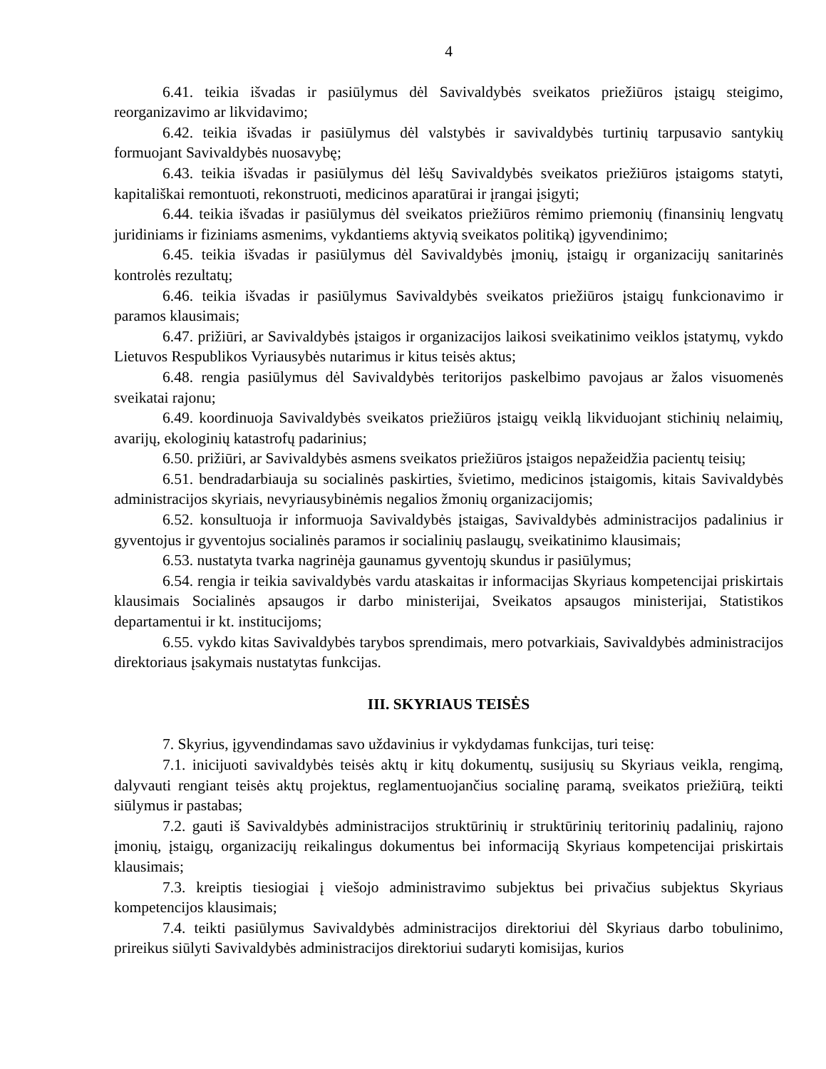4
6.41. teikia išvadas ir pasiūlymus dėl Savivaldybės sveikatos priežiūros įstaigų steigimo, reorganizavimo ar likvidavimo;
6.42. teikia išvadas ir pasiūlymus dėl valstybės ir savivaldybės turtinių tarpusavio santykių formuojant Savivaldybės nuosavybę;
6.43. teikia išvadas ir pasiūlymus dėl lėšų Savivaldybės sveikatos priežiūros įstaigoms statyti, kapitališkai remontuoti, rekonstruoti, medicinos aparatūrai ir įrangai įsigyti;
6.44. teikia išvadas ir pasiūlymus dėl sveikatos priežiūros rėmimo priemonių (finansinių lengvatų juridiniams ir fiziniams asmenims, vykdantiems aktyvią sveikatos politiką) įgyvendinimo;
6.45. teikia išvadas ir pasiūlymus dėl Savivaldybės įmonių, įstaigų ir organizacijų sanitarinės kontrolės rezultatų;
6.46. teikia išvadas ir pasiūlymus Savivaldybės sveikatos priežiūros įstaigų funkcionavimo ir paramos klausimais;
6.47. prižiūri, ar Savivaldybės įstaigos ir organizacijos laikosi sveikatinimo veiklos įstatymų, vykdo Lietuvos Respublikos Vyriausybės nutarimus ir kitus teisės aktus;
6.48. rengia pasiūlymus dėl Savivaldybės teritorijos paskelbimo pavojaus ar žalos visuomenės sveikatai rajonu;
6.49. koordinuoja Savivaldybės sveikatos priežiūros įstaigų veiklą likviduojant stichinių nelaimių, avarijų, ekologinių katastrofų padarinius;
6.50. prižiūri, ar Savivaldybės asmens sveikatos priežiūros įstaigos nepažeidžia pacientų teisių;
6.51. bendradarbiauja su socialinės paskirties, švietimo, medicinos įstaigomis, kitais Savivaldybės administracijos skyriais, nevyriausybinėmis negalios žmonių organizacijomis;
6.52. konsultuoja ir informuoja Savivaldybės įstaigas, Savivaldybės administracijos padalinius ir gyventojus ir gyventojus socialinės paramos ir socialinių paslaugų, sveikatinimo klausimais;
6.53. nustatyta tvarka nagrinėja gaunamus gyventojų skundus ir pasiūlymus;
6.54. rengia ir teikia savivaldybės vardu ataskaitas ir informacijas Skyriaus kompetencijai priskirtais klausimais Socialinės apsaugos ir darbo ministerijai, Sveikatos apsaugos ministerijai, Statistikos departamentui ir kt. institucijoms;
6.55. vykdo kitas Savivaldybės tarybos sprendimais, mero potvarkiais, Savivaldybės administracijos direktoriaus įsakymais nustatytas funkcijas.
III. SKYRIAUS TEISĖS
7. Skyrius, įgyvendindamas savo uždavinius ir vykdydamas funkcijas, turi teisę:
7.1. inicijuoti savivaldybės teisės aktų ir kitų dokumentų, susijusių su Skyriaus veikla, rengimą, dalyvauti rengiant teisės aktų projektus, reglamentuojančius socialinę paramą, sveikatos priežiūrą, teikti siūlymus ir pastabas;
7.2. gauti iš Savivaldybės administracijos struktūrinių ir struktūrinių teritorinių padalinių, rajono įmonių, įstaigų, organizacijų reikalingus dokumentus bei informaciją Skyriaus kompetencijai priskirtais klausimais;
7.3. kreiptis tiesiogiai į viešojo administravimo subjektus bei privačius subjektus Skyriaus kompetencijos klausimais;
7.4. teikti pasiūlymus Savivaldybės administracijos direktoriui dėl Skyriaus darbo tobulinimo, prireikus siūlyti Savivaldybės administracijos direktoriui sudaryti komisijas, kurios